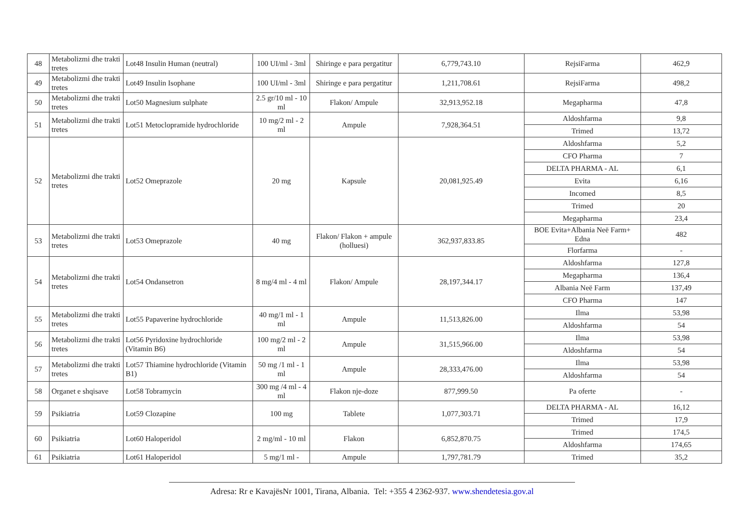| 48 | Metabolizmi dhe trakti tretes | Lot48 Insulin Human (neutral) | 100 UI/ml - 3ml | Shiringe e para pergatitur | 6,779,743.10 | RejsiFarma | 462,9 |
| 49 | Metabolizmi dhe trakti tretes | Lot49 Insulin Isophane | 100 UI/ml - 3ml | Shiringe e para pergatitur | 1,211,708.61 | RejsiFarma | 498,2 |
| 50 | Metabolizmi dhe trakti tretes | Lot50 Magnesium sulphate | 2.5 gr/10 ml - 10 ml | Flakon/ Ampule | 32,913,952.18 | Megapharma | 47,8 |
| 51 | Metabolizmi dhe trakti tretes | Lot51 Metoclopramide hydrochloride | 10 mg/2 ml - 2 ml | Ampule | 7,928,364.51 | Aldoshfarma | 9,8 |
| | | | | | | Trimed | 13,72 |
| 52 | Metabolizmi dhe trakti tretes | Lot52 Omeprazole | 20 mg | Kapsule | 20,081,925.49 | Aldoshfarma | 5,2 |
| | | | | | | CFO Pharma | 7 |
| | | | | | | DELTA PHARMA - AL | 6,1 |
| | | | | | | Evita | 6,16 |
| | | | | | | Incomed | 8,5 |
| | | | | | | Trimed | 20 |
| | | | | | | Megapharma | 23,4 |
| 53 | Metabolizmi dhe trakti tretes | Lot53 Omeprazole | 40 mg | Flakon/ Flakon + ampule (holluesi) | 362,937,833.85 | BOE Evita+Albania Neë Farm+ Edna | 482 |
| | | | | | | Florfarma | - |
| 54 | Metabolizmi dhe trakti tretes | Lot54 Ondansetron | 8 mg/4 ml - 4 ml | Flakon/ Ampule | 28,197,344.17 | Aldoshfarma | 127,8 |
| | | | | | | Megapharma | 136,4 |
| | | | | | | Albania Neë Farm | 137,49 |
| | | | | | | CFO Pharma | 147 |
| 55 | Metabolizmi dhe trakti tretes | Lot55 Papaverine hydrochloride | 40 mg/1 ml - 1 ml | Ampule | 11,513,826.00 | Ilma | 53,98 |
| | | | | | | Aldoshfarma | 54 |
| 56 | Metabolizmi dhe trakti tretes | Lot56 Pyridoxine hydrochloride (Vitamin B6) | 100 mg/2 ml - 2 ml | Ampule | 31,515,966.00 | Ilma | 53,98 |
| | | | | | | Aldoshfarma | 54 |
| 57 | Metabolizmi dhe trakti tretes | Lot57 Thiamine hydrochloride (Vitamin B1) | 50 mg /1 ml - 1 ml | Ampule | 28,333,476.00 | Ilma | 53,98 |
| | | | | | | Aldoshfarma | 54 |
| 58 | Organet e shqisave | Lot58 Tobramycin | 300 mg /4 ml - 4 ml | Flakon nje-doze | 877,999.50 | Pa oferte | - |
| 59 | Psikiatria | Lot59 Clozapine | 100 mg | Tablete | 1,077,303.71 | DELTA PHARMA - AL | 16,12 |
| | | | | | | Trimed | 17,9 |
| 60 | Psikiatria | Lot60 Haloperidol | 2 mg/ml - 10 ml | Flakon | 6,852,870.75 | Trimed | 174,5 |
| | | | | | | Aldoshfarma | 174,65 |
| 61 | Psikiatria | Lot61 Haloperidol | 5 mg/1 ml - | Ampule | 1,797,781.79 | Trimed | 35,2 |
Adresa: Rr e KavajësNr 1001, Tirana, Albania. Tel: +355 4 2362-937. www.shendetesia.gov.al